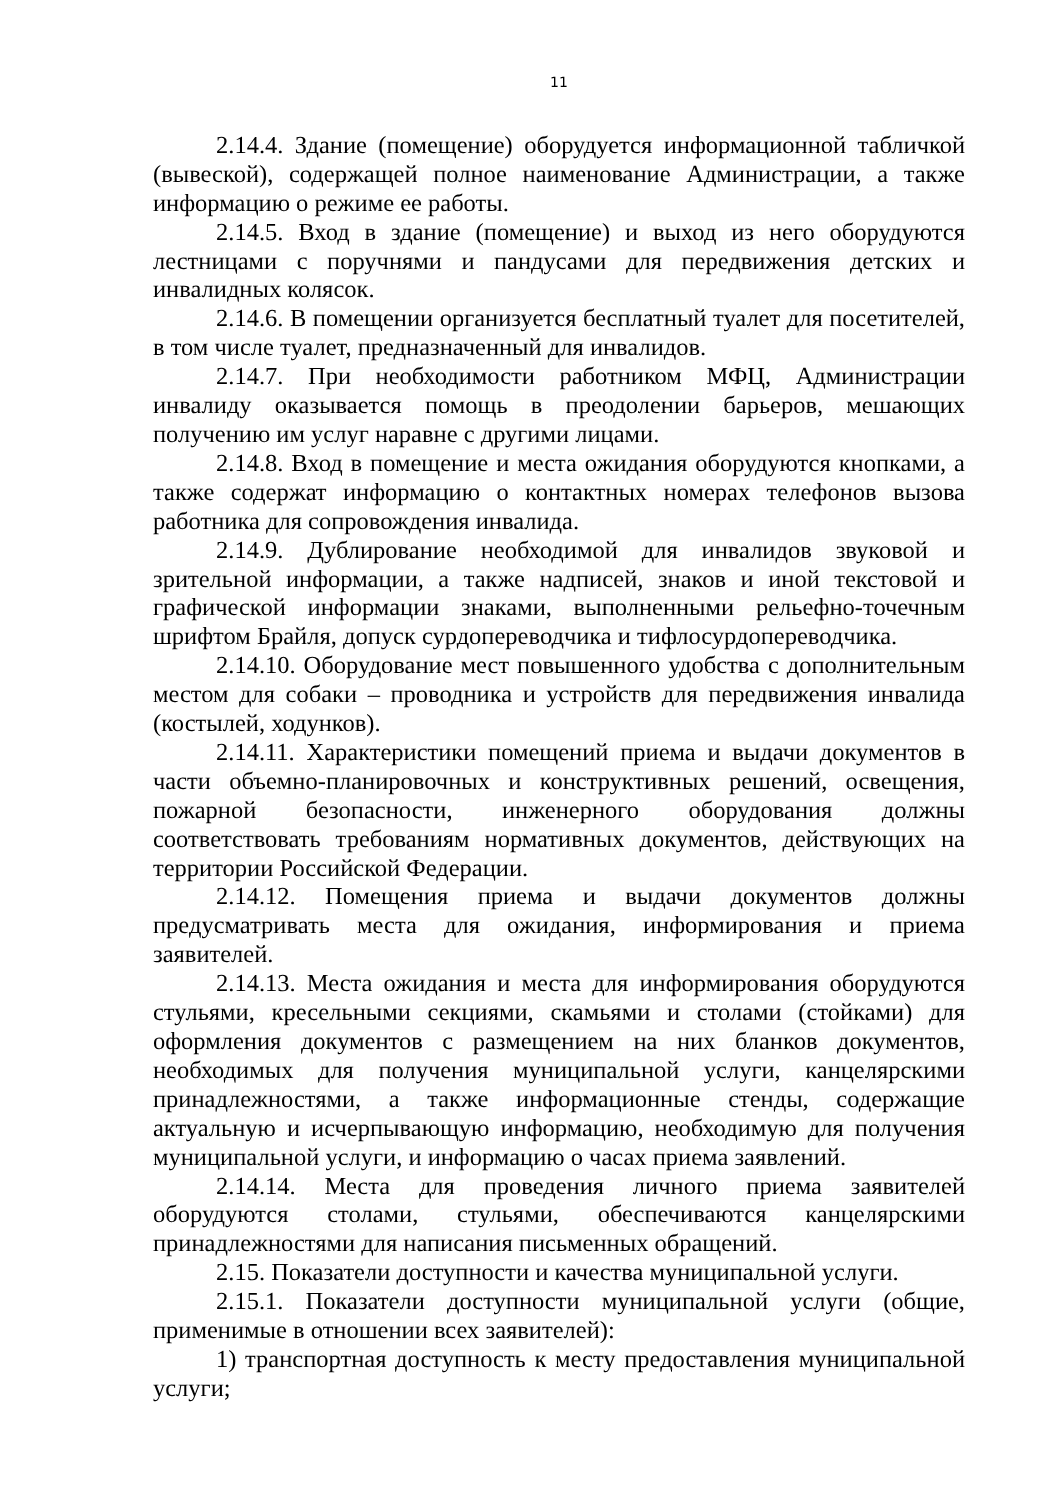11
2.14.4. Здание (помещение) оборудуется информационной табличкой (вывеской), содержащей полное наименование Администрации, а также информацию о режиме ее работы.
2.14.5. Вход в здание (помещение) и выход из него оборудуются лестницами с поручнями и пандусами для передвижения детских и инвалидных колясок.
2.14.6. В помещении организуется бесплатный туалет для посетителей, в том числе туалет, предназначенный для инвалидов.
2.14.7. При необходимости работником МФЦ, Администрации инвалиду оказывается помощь в преодолении барьеров, мешающих получению им услуг наравне с другими лицами.
2.14.8. Вход в помещение и места ожидания оборудуются кнопками, а также содержат информацию о контактных номерах телефонов вызова работника для сопровождения инвалида.
2.14.9. Дублирование необходимой для инвалидов звуковой и зрительной информации, а также надписей, знаков и иной текстовой и графической информации знаками, выполненными рельефно-точечным шрифтом Брайля, допуск сурдопереводчика и тифлосурдопереводчика.
2.14.10. Оборудование мест повышенного удобства с дополнительным местом для собаки – проводника и устройств для передвижения инвалида (костылей, ходунков).
2.14.11. Характеристики помещений приема и выдачи документов в части объемно-планировочных и конструктивных решений, освещения, пожарной безопасности, инженерного оборудования должны соответствовать требованиям нормативных документов, действующих на территории Российской Федерации.
2.14.12. Помещения приема и выдачи документов должны предусматривать места для ожидания, информирования и приема заявителей.
2.14.13. Места ожидания и места для информирования оборудуются стульями, кресельными секциями, скамьями и столами (стойками) для оформления документов с размещением на них бланков документов, необходимых для получения муниципальной услуги, канцелярскими принадлежностями, а также информационные стенды, содержащие актуальную и исчерпывающую информацию, необходимую для получения муниципальной услуги, и информацию о часах приема заявлений.
2.14.14. Места для проведения личного приема заявителей оборудуются столами, стульями, обеспечиваются канцелярскими принадлежностями для написания письменных обращений.
2.15. Показатели доступности и качества муниципальной услуги.
2.15.1. Показатели доступности муниципальной услуги (общие, применимые в отношении всех заявителей):
1) транспортная доступность к месту предоставления муниципальной услуги;